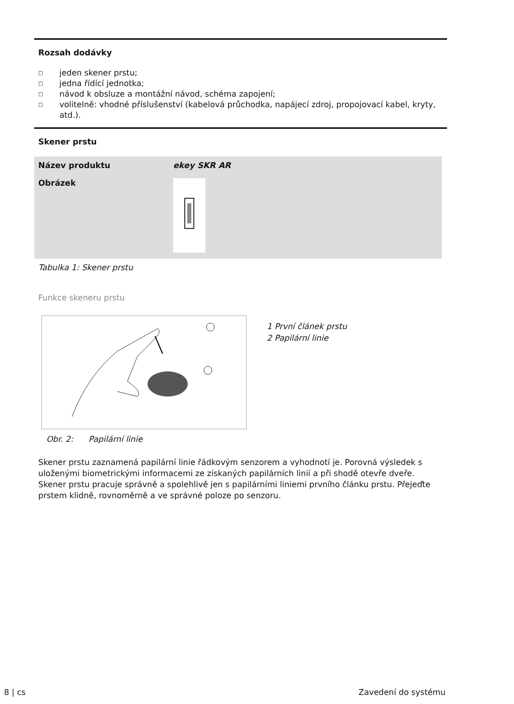Rozsah dodávky
□ jeden skener prstu;
□ jedna řídící jednotka;
□ návod k obsluze a montážní návod, schéma zapojení;
□ volitelně: vhodné příslušenství (kabelová průchodka, napájecí zdroj, propojovací kabel, kryty, atd.).
Skener prstu
| Název produktu | ekey SKR AR |
| Obrázek | |
Tabulka 1: Skener prstu
Funkce skeneru prstu
Obr. 2: Papilární linie
1 První článek prstu
2 Papilární linie
Skener prstu zaznamená papilární linie řádkovým senzorem a vyhodnotí je. Porovná výsledek s uloženými biometrickými informacemi ze získaných papilárních linií a při shodě otevře dveře. Skener prstu pracuje správně a spolehlivě jen s papilárními liniemi prvního článku prstu. Přejeďte prstem klidně, rovnoměrně a ve správné poloze po senzoru.
8 | cs Zavedení do systému